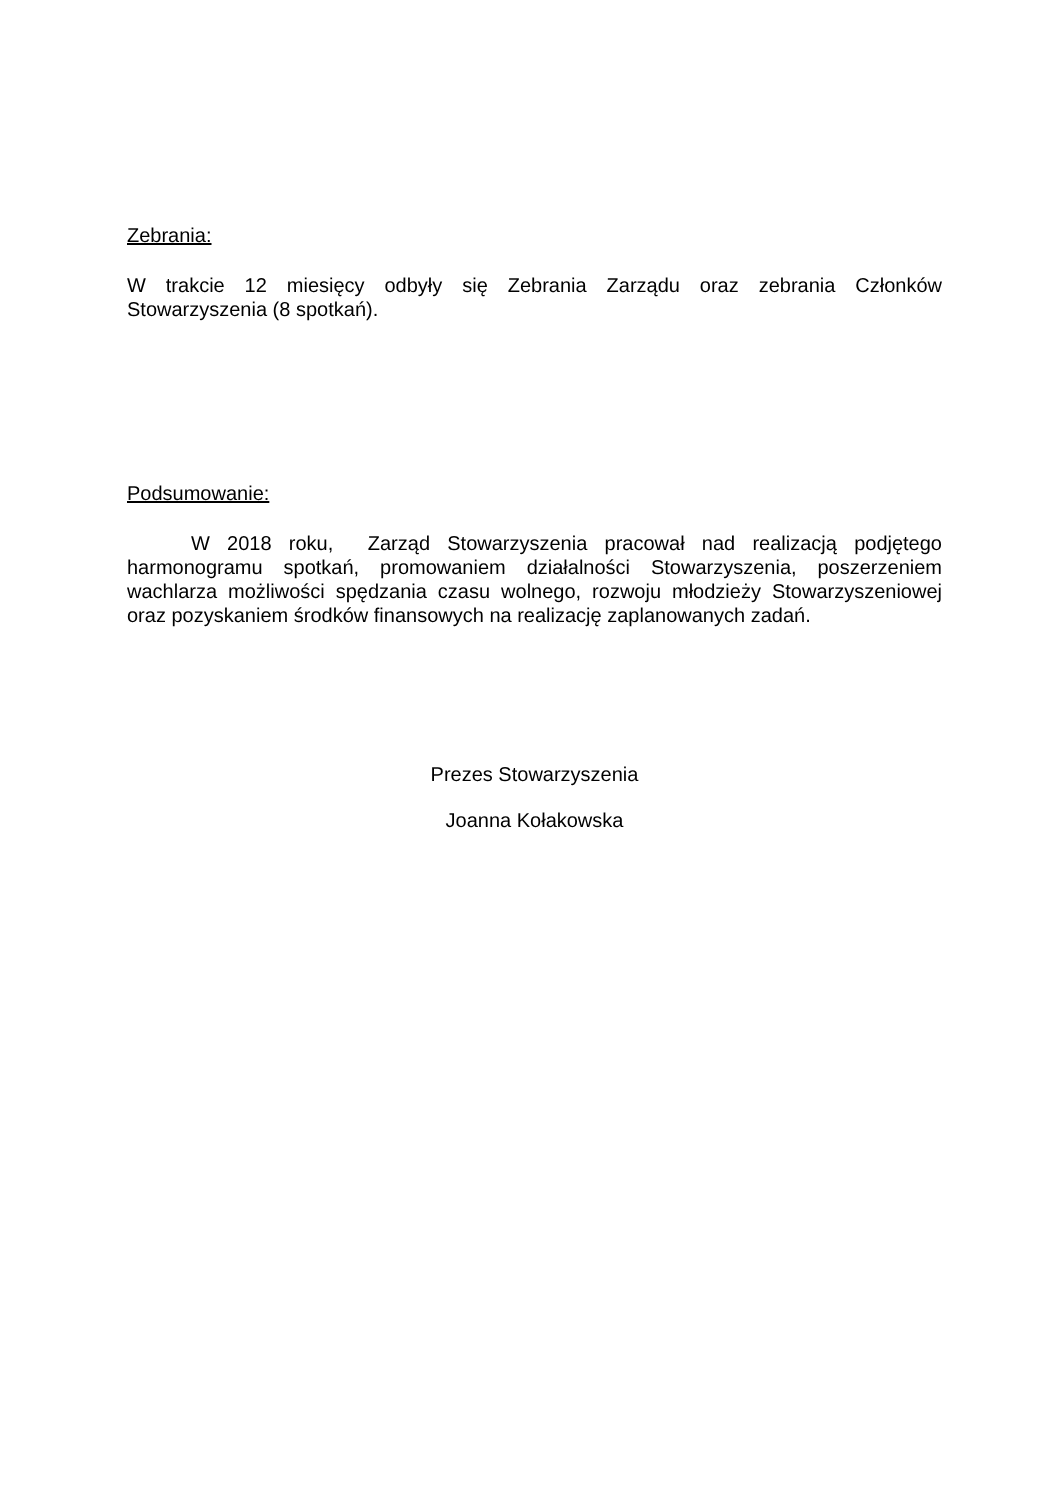Zebrania:
W trakcie 12 miesięcy odbyły się Zebrania Zarządu oraz zebrania Członków Stowarzyszenia (8 spotkań).
Podsumowanie:
W 2018 roku, Zarząd Stowarzyszenia pracował nad realizacją podjętego harmonogramu spotkań, promowaniem działalności Stowarzyszenia, poszerzeniem wachlarza możliwości spędzania czasu wolnego, rozwoju młodzieży Stowarzyszeniowej oraz pozyskaniem środków finansowych na realizację zaplanowanych zadań.
Prezes Stowarzyszenia
Joanna Kołakowska